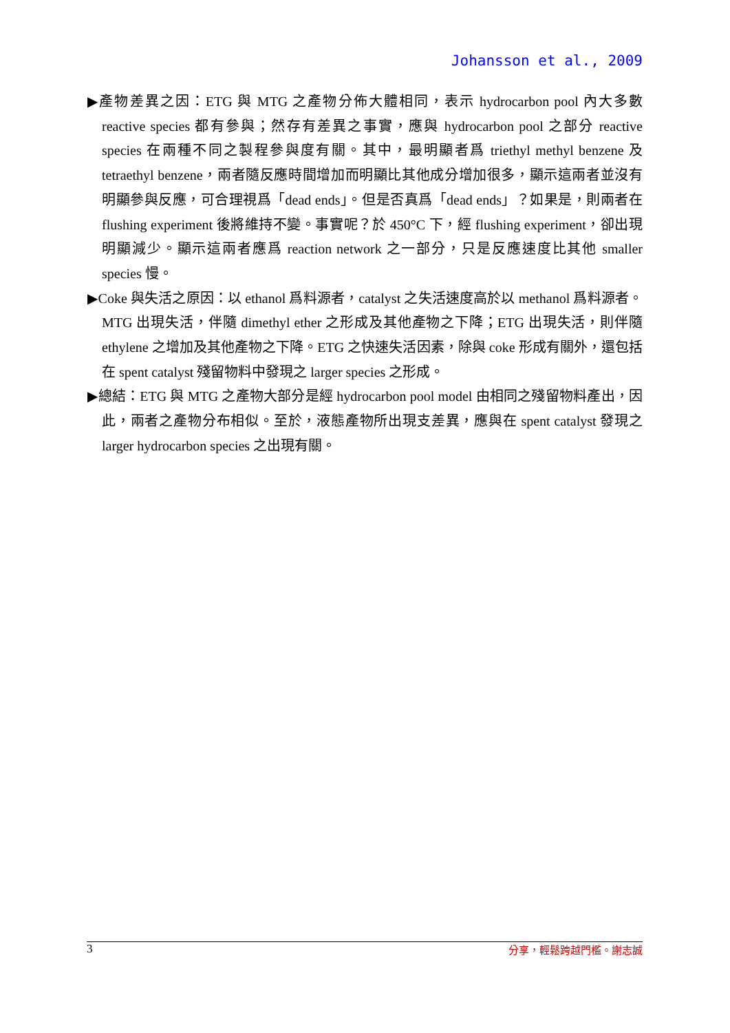Johansson et al., 2009
▶產物差異之因：ETG 與 MTG 之產物分佈大體相同，表示 hydrocarbon pool 內大多數 reactive species 都有參與；然存有差異之事實，應與 hydrocarbon pool 之部分 reactive species 在兩種不同之製程參與度有關。其中，最明顯者爲 triethyl methyl benzene 及 tetraethyl benzene，兩者隨反應時間增加而明顯比其他成分增加很多，顯示這兩者並沒有明顯參與反應，可合理視爲「dead ends」。但是否真爲「dead ends」？如果是，則兩者在 flushing experiment 後將維持不變。事實呢？於 450°C 下，經 flushing experiment，卻出現明顯減少。顯示這兩者應爲 reaction network 之一部分，只是反應速度比其他 smaller species 慢。
▶Coke 與失活之原因：以 ethanol 爲料源者，catalyst 之失活速度高於以 methanol 爲料源者。MTG 出現失活，伴隨 dimethyl ether 之形成及其他產物之下降；ETG 出現失活，則伴隨 ethylene 之增加及其他產物之下降。ETG 之快速失活因素，除與 coke 形成有關外，還包括在 spent catalyst 殘留物料中發現之 larger species 之形成。
▶總結：ETG 與 MTG 之產物大部分是經 hydrocarbon pool model 由相同之殘留物料產出，因此，兩者之產物分布相似。至於，液態產物所出現支差異，應與在 spent catalyst 發現之 larger hydrocarbon species 之出現有關。
3 分享，輕鬆跨越門檻。謝志誠